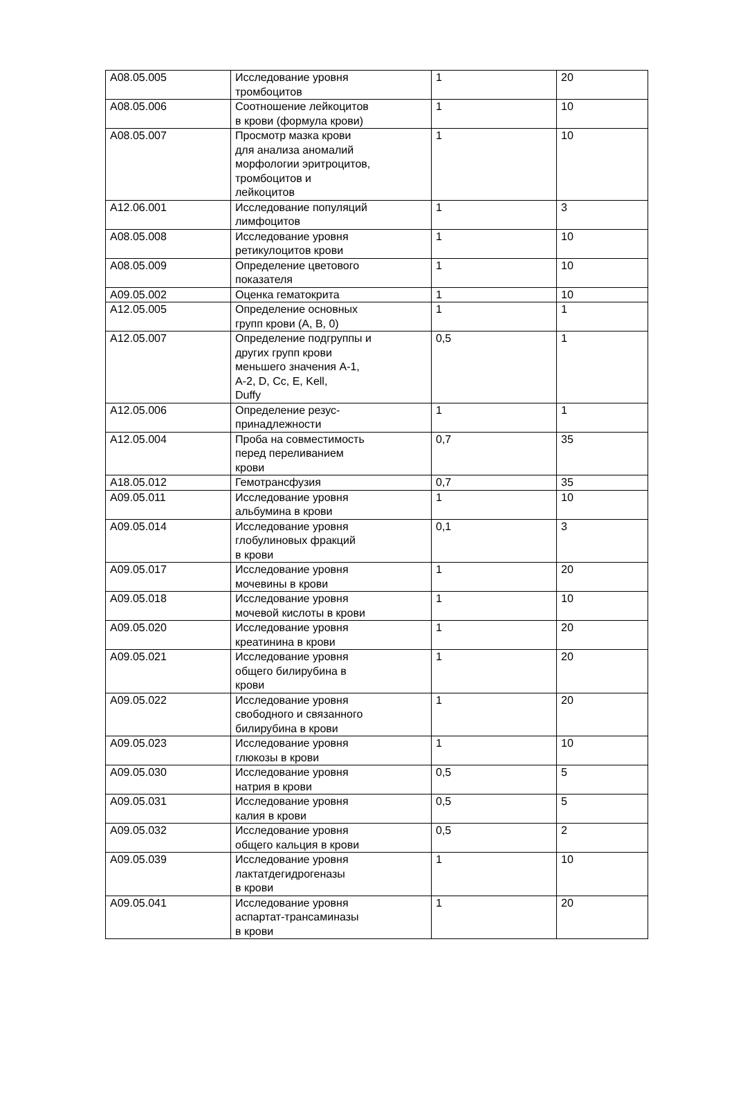| A08.05.005 | Исследование уровня тромбоцитов | 1 | 20 |
| A08.05.006 | Соотношение лейкоцитов в крови (формула крови) | 1 | 10 |
| A08.05.007 | Просмотр мазка крови для анализа аномалий морфологии эритроцитов, тромбоцитов и лейкоцитов | 1 | 10 |
| A12.06.001 | Исследование популяций лимфоцитов | 1 | 3 |
| A08.05.008 | Исследование уровня ретикулоцитов крови | 1 | 10 |
| A08.05.009 | Определение цветового показателя | 1 | 10 |
| A09.05.002 | Оценка гематокрита | 1 | 10 |
| A12.05.005 | Определение основных групп крови (A, B, 0) | 1 | 1 |
| A12.05.007 | Определение подгруппы и других групп крови меньшего значения A-1, A-2, D, Cc, E, Kell, Duffy | 0,5 | 1 |
| A12.05.006 | Определение резус- принадлежности | 1 | 1 |
| A12.05.004 | Проба на совместимость перед переливанием крови | 0,7 | 35 |
| A18.05.012 | Гемотрансфузия | 0,7 | 35 |
| A09.05.011 | Исследование уровня альбумина в крови | 1 | 10 |
| A09.05.014 | Исследование уровня глобулиновых фракций в крови | 0,1 | 3 |
| A09.05.017 | Исследование уровня мочевины в крови | 1 | 20 |
| A09.05.018 | Исследование уровня мочевой кислоты в крови | 1 | 10 |
| A09.05.020 | Исследование уровня креатинина в крови | 1 | 20 |
| A09.05.021 | Исследование уровня общего билирубина в крови | 1 | 20 |
| A09.05.022 | Исследование уровня свободного и связанного билирубина в крови | 1 | 20 |
| A09.05.023 | Исследование уровня глюкозы в крови | 1 | 10 |
| A09.05.030 | Исследование уровня натрия в крови | 0,5 | 5 |
| A09.05.031 | Исследование уровня калия в крови | 0,5 | 5 |
| A09.05.032 | Исследование уровня общего кальция в крови | 0,5 | 2 |
| A09.05.039 | Исследование уровня лактатдегидрогеназы в крови | 1 | 10 |
| A09.05.041 | Исследование уровня аспартат-трансаминазы в крови | 1 | 20 |